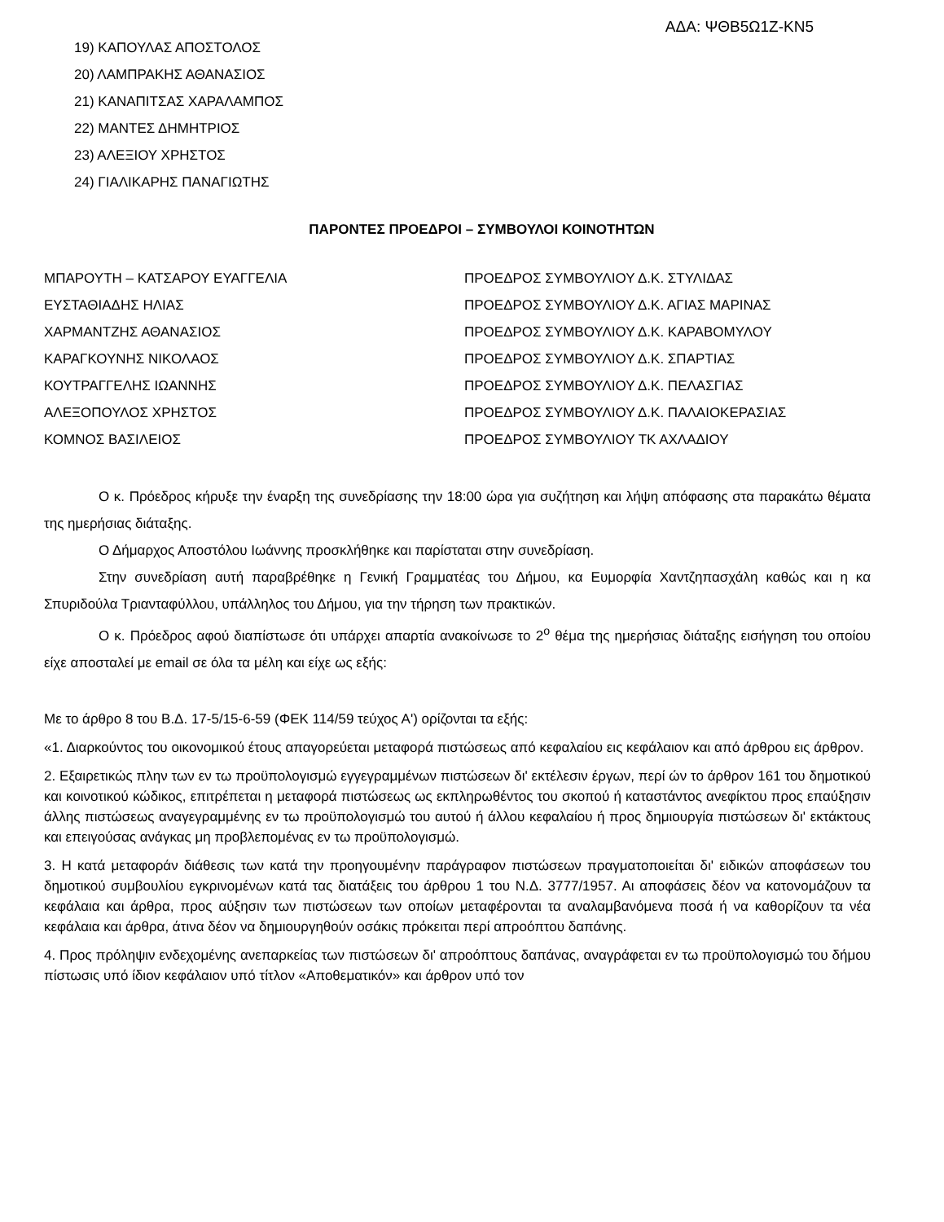ΑΔΑ: ΨΘΒ5Ω1Ζ-ΚΝ5
19) ΚΑΠΟΥΛΑΣ ΑΠΟΣΤΟΛΟΣ
20) ΛΑΜΠΡΑΚΗΣ ΑΘΑΝΑΣΙΟΣ
21) ΚΑΝΑΠΙΤΣΑΣ ΧΑΡΑΛΑΜΠΟΣ
22) ΜΑΝΤΕΣ ΔΗΜΗΤΡΙΟΣ
23) ΑΛΕΞΙΟΥ ΧΡΗΣΤΟΣ
24) ΓΙΑΛΙΚΑΡΗΣ ΠΑΝΑΓΙΩΤΗΣ
ΠΑΡΟΝΤΕΣ ΠΡΟΕΔΡΟΙ – ΣΥΜΒΟΥΛΟΙ ΚΟΙΝΟΤΗΤΩΝ
| ΜΠΑΡΟΥΤΗ – ΚΑΤΣΑΡΟΥ ΕΥΑΓΓΕΛΙΑ | ΠΡΟΕΔΡΟΣ ΣΥΜΒΟΥΛΙΟΥ Δ.Κ. ΣΤΥΛΙΔΑΣ |
| ΕΥΣΤΑΘΙΑΔΗΣ ΗΛΙΑΣ | ΠΡΟΕΔΡΟΣ ΣΥΜΒΟΥΛΙΟΥ Δ.Κ. ΑΓΙΑΣ ΜΑΡΙΝΑΣ |
| ΧΑΡΜΑΝΤΖΗΣ ΑΘΑΝΑΣΙΟΣ | ΠΡΟΕΔΡΟΣ ΣΥΜΒΟΥΛΙΟΥ Δ.Κ. ΚΑΡΑΒΟΜΥΛΟΥ |
| ΚΑΡΑΓΚΟΥΝΗΣ ΝΙΚΟΛΑΟΣ | ΠΡΟΕΔΡΟΣ ΣΥΜΒΟΥΛΙΟΥ Δ.Κ. ΣΠΑΡΤΙΑΣ |
| ΚΟΥΤΡΑΓΓΕΛΗΣ ΙΩΑΝΝΗΣ | ΠΡΟΕΔΡΟΣ ΣΥΜΒΟΥΛΙΟΥ Δ.Κ. ΠΕΛΑΣΓΙΑΣ |
| ΑΛΕΞΟΠΟΥΛΟΣ ΧΡΗΣΤΟΣ | ΠΡΟΕΔΡΟΣ ΣΥΜΒΟΥΛΙΟΥ Δ.Κ. ΠΑΛΑΙΟΚΕΡΑΣΙΑΣ |
| ΚΟΜΝΟΣ ΒΑΣΙΛΕΙΟΣ | ΠΡΟΕΔΡΟΣ ΣΥΜΒΟΥΛΙΟΥ ΤΚ ΑΧΛΑΔΙΟΥ |
Ο κ. Πρόεδρος κήρυξε την έναρξη της συνεδρίασης την 18:00 ώρα για συζήτηση και λήψη απόφασης στα παρακάτω θέματα της ημερήσιας διάταξης.
Ο Δήμαρχος Αποστόλου Ιωάννης προσκλήθηκε και παρίσταται στην συνεδρίαση.
Στην συνεδρίαση αυτή παραβρέθηκε η Γενική Γραμματέας του Δήμου, κα Ευμορφία Χαντζηπασχάλη καθώς και η κα Σπυριδούλα Τριανταφύλλου, υπάλληλος του Δήμου, για την τήρηση των πρακτικών.
Ο κ. Πρόεδρος αφού διαπίστωσε ότι υπάρχει απαρτία ανακοίνωσε το 2<sup>ο</sup> θέμα της ημερήσιας διάταξης εισήγηση του οποίου είχε αποσταλεί με email σε όλα τα μέλη και είχε ως εξής:
Με το άρθρο 8 του Β.Δ. 17-5/15-6-59 (ΦΕΚ 114/59 τεύχος Α') ορίζονται τα εξής:
«1. Διαρκούντος του οικονομικού έτους απαγορεύεται μεταφορά πιστώσεως από κεφαλαίου εις κεφάλαιον και από άρθρου εις άρθρον.
2. Εξαιρετικώς πλην των εν τω προϋπολογισμώ εγγεγραμμένων πιστώσεων δι' εκτέλεσιν έργων, περί ών το άρθρον 161 του δημοτικού και κοινοτικού κώδικος, επιτρέπεται η μεταφορά πιστώσεως ως εκπληρωθέντος του σκοπού ή καταστάντος ανεφίκτου προς επαύξησιν άλλης πιστώσεως αναγεγραμμένης εν τω προϋπολογισμώ του αυτού ή άλλου κεφαλαίου ή προς δημιουργία πιστώσεων δι' εκτάκτους και επειγούσας ανάγκας μη προβλεπομένας εν τω προϋπολογισμώ.
3. Η κατά μεταφοράν διάθεσις των κατά την προηγουμένην παράγραφον πιστώσεων πραγματοποιείται δι' ειδικών αποφάσεων του δημοτικού συμβουλίου εγκρινομένων κατά τας διατάξεις του άρθρου 1 του Ν.Δ. 3777/1957. Αι αποφάσεις δέον να κατονομάζουν τα κεφάλαια και άρθρα, προς αύξησιν των πιστώσεων των οποίων μεταφέρονται τα αναλαμβανόμενα ποσά ή να καθορίζουν τα νέα κεφάλαια και άρθρα, άτινα δέον να δημιουργηθούν οσάκις πρόκειται περί απροόπτου δαπάνης.
4. Προς πρόληψιν ενδεχομένης ανεπαρκείας των πιστώσεων δι' απροόπτους δαπάνας, αναγράφεται εν τω προϋπολογισμώ του δήμου πίστωσις υπό ίδιον κεφάλαιον υπό τίτλον «Αποθεματικόν» και άρθρον υπό τον